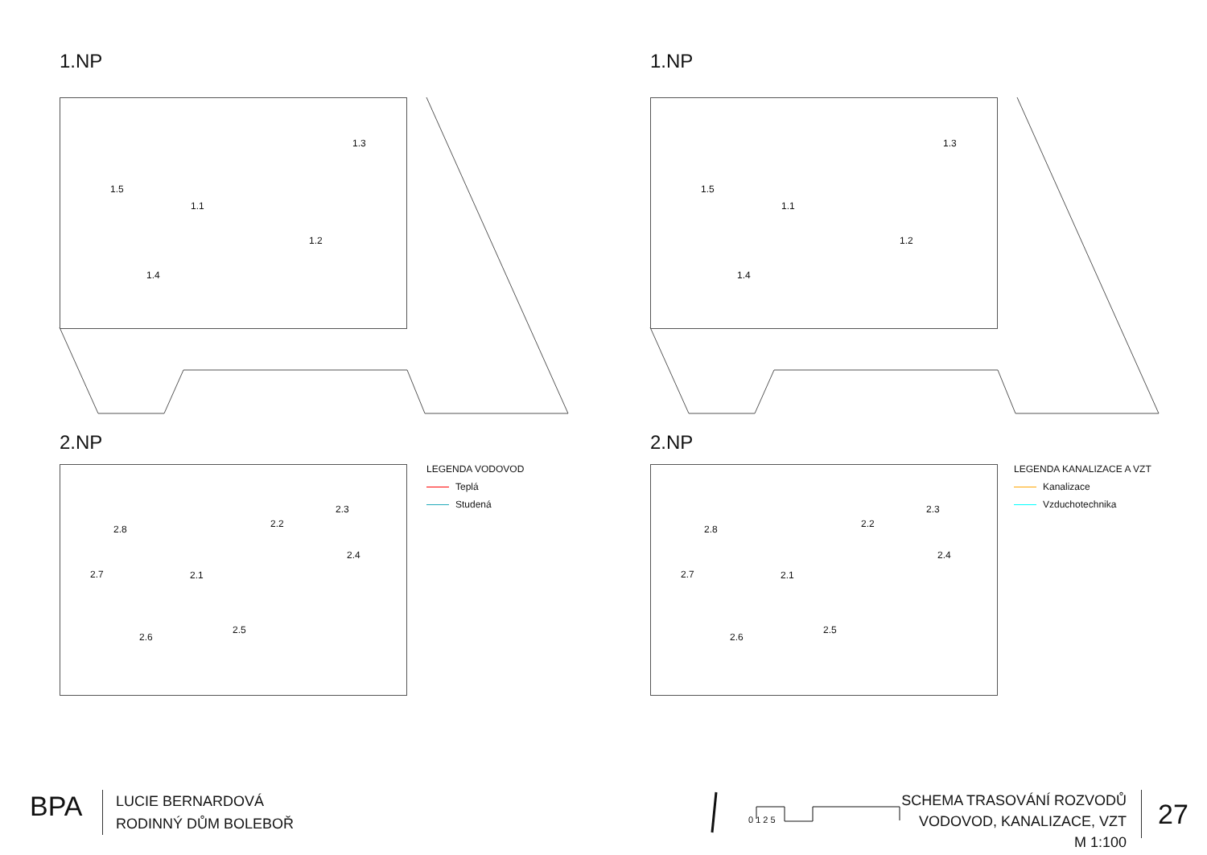1.NP 1.NP
1.5
1.1
1.3
1.2
1.4
1.5
1.1
1.3
1.2
1.4
2.NP 2.NP
2.8 2.2
2.3
2.4
2.7 2.1
2.6
2.5
2.8 2.2
2.3
2.4
2.7 2.1
2.6
2.5
LEGENDA VODOVOD
Teplá
Studená
LEGENDA KANALIZACE A VZT
Kanalizace
Vzduchotechnika
BPA
LUCIE BERNARDOVÁ
RODINNÝ DŮM BOLEBOŘ
0 1 2 5
SCHEMA TRASOVÁNÍ ROZVODŮ
VODOVOD, KANALIZACE, VZT
M 1:100
27